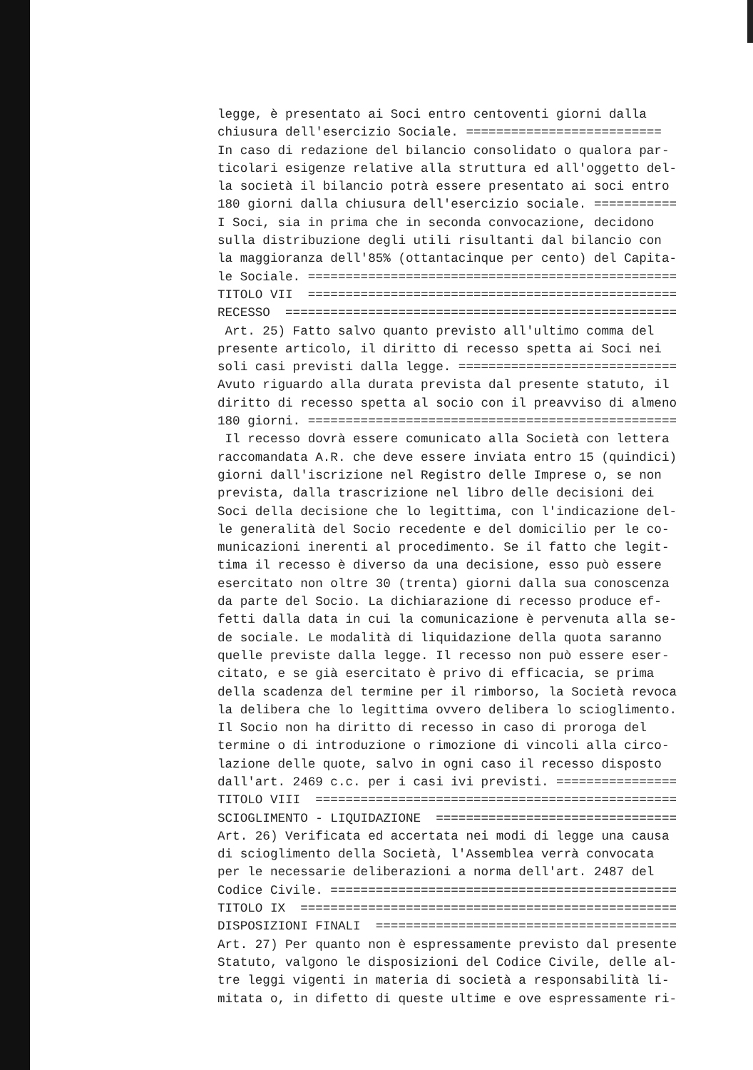legge, è presentato ai Soci entro centoventi giorni dalla chiusura dell'esercizio Sociale. ========================== In caso di redazione del bilancio consolidato o qualora par- ticolari esigenze relative alla struttura ed all'oggetto del- la società il bilancio potrà essere presentato ai soci entro 180 giorni dalla chiusura dell'esercizio sociale. =========== I Soci, sia in prima che in seconda convocazione, decidono sulla distribuzione degli utili risultanti dal bilancio con la maggioranza dell'85% (ottantacinque per cento) del Capita- le Sociale. ================================================= TITOLO VII ================================================= RECESSO ==================================================== Art. 25) Fatto salvo quanto previsto all'ultimo comma del presente articolo, il diritto di recesso spetta ai Soci nei soli casi previsti dalla legge. ============================= Avuto riguardo alla durata prevista dal presente statuto, il diritto di recesso spetta al socio con il preavviso di almeno 180 giorni. ================================================= Il recesso dovrà essere comunicato alla Società con lettera raccomandata A.R. che deve essere inviata entro 15 (quindici) giorni dall'iscrizione nel Registro delle Imprese o, se non prevista, dalla trascrizione nel libro delle decisioni dei Soci della decisione che lo legittima, con l'indicazione del- le generalità del Socio recedente e del domicilio per le co- municazioni inerenti al procedimento. Se il fatto che legit- tima il recesso è diverso da una decisione, esso può essere esercitato non oltre 30 (trenta) giorni dalla sua conoscenza da parte del Socio. La dichiarazione di recesso produce ef- fetti dalla data in cui la comunicazione è pervenuta alla se- de sociale. Le modalità di liquidazione della quota saranno quelle previste dalla legge. Il recesso non può essere eser- citato, e se già esercitato è privo di efficacia, se prima della scadenza del termine per il rimborso, la Società revoca la delibera che lo legittima ovvero delibera lo scioglimento. Il Socio non ha diritto di recesso in caso di proroga del termine o di introduzione o rimozione di vincoli alla circo- lazione delle quote, salvo in ogni caso il recesso disposto dall'art. 2469 c.c. per i casi ivi previsti. ================ TITOLO VIII ================================================ SCIOGLIMENTO - LIQUIDAZIONE ================================ Art. 26) Verificata ed accertata nei modi di legge una causa di scioglimento della Società, l'Assemblea verrà convocata per le necessarie deliberazioni a norma dell'art. 2487 del Codice Civile. ============================================== TITOLO IX ================================================== DISPOSIZIONI FINALI ======================================== Art. 27) Per quanto non è espressamente previsto dal presente Statuto, valgono le disposizioni del Codice Civile, delle al- tre leggi vigenti in materia di società a responsabilità li- mitata o, in difetto di queste ultime e ove espressamente ri-